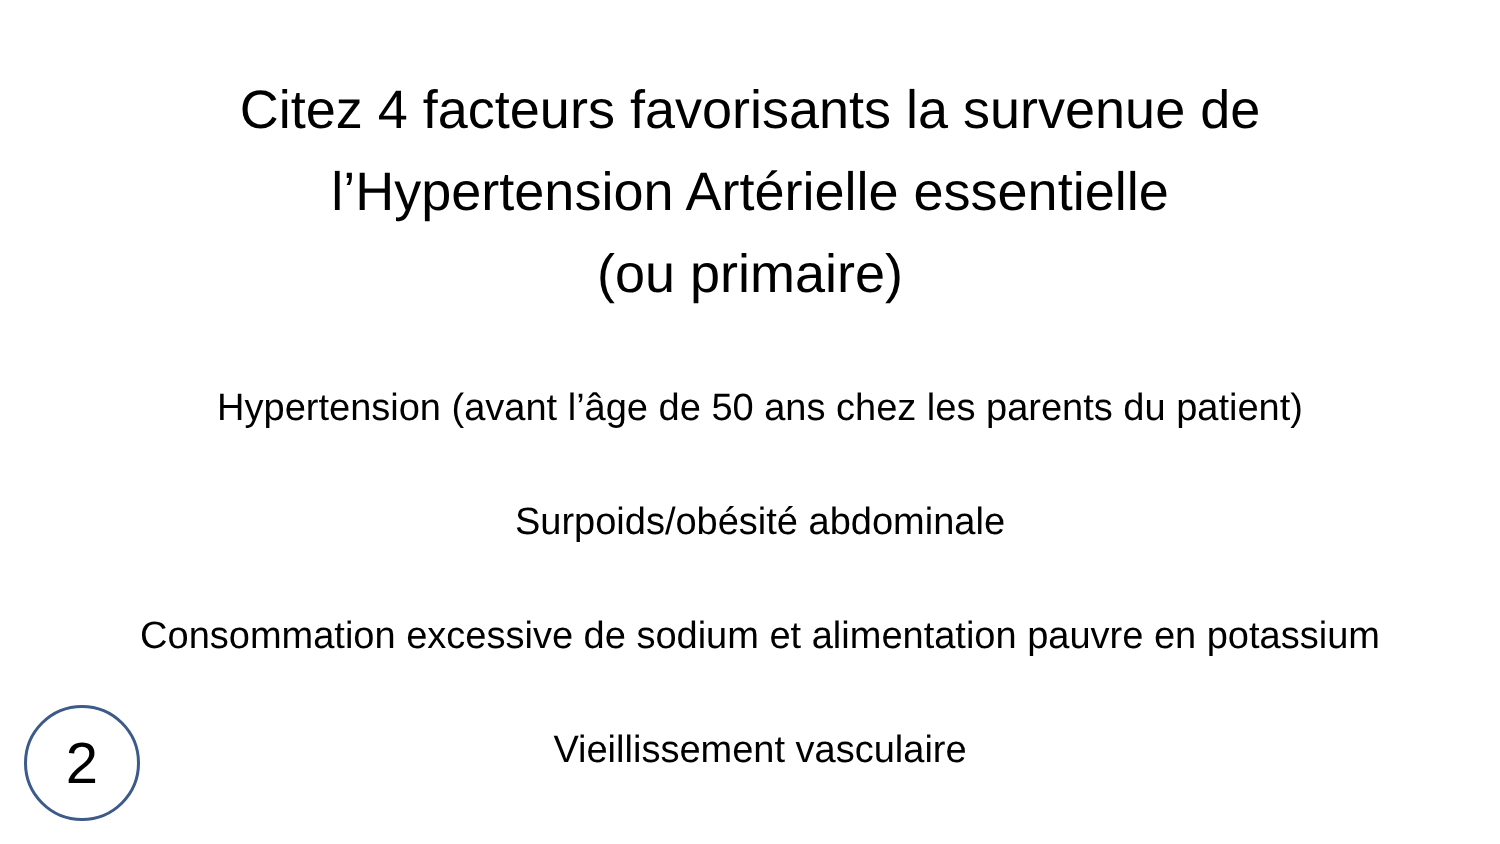Citez 4 facteurs favorisants la survenue de
l’Hypertension Artérielle essentielle
(ou primaire)
Hypertension (avant l’âge de 50 ans chez les parents du patient)
Surpoids/obésité abdominale
Consommation excessive de sodium et alimentation pauvre en potassium
Vieillissement vasculaire
2